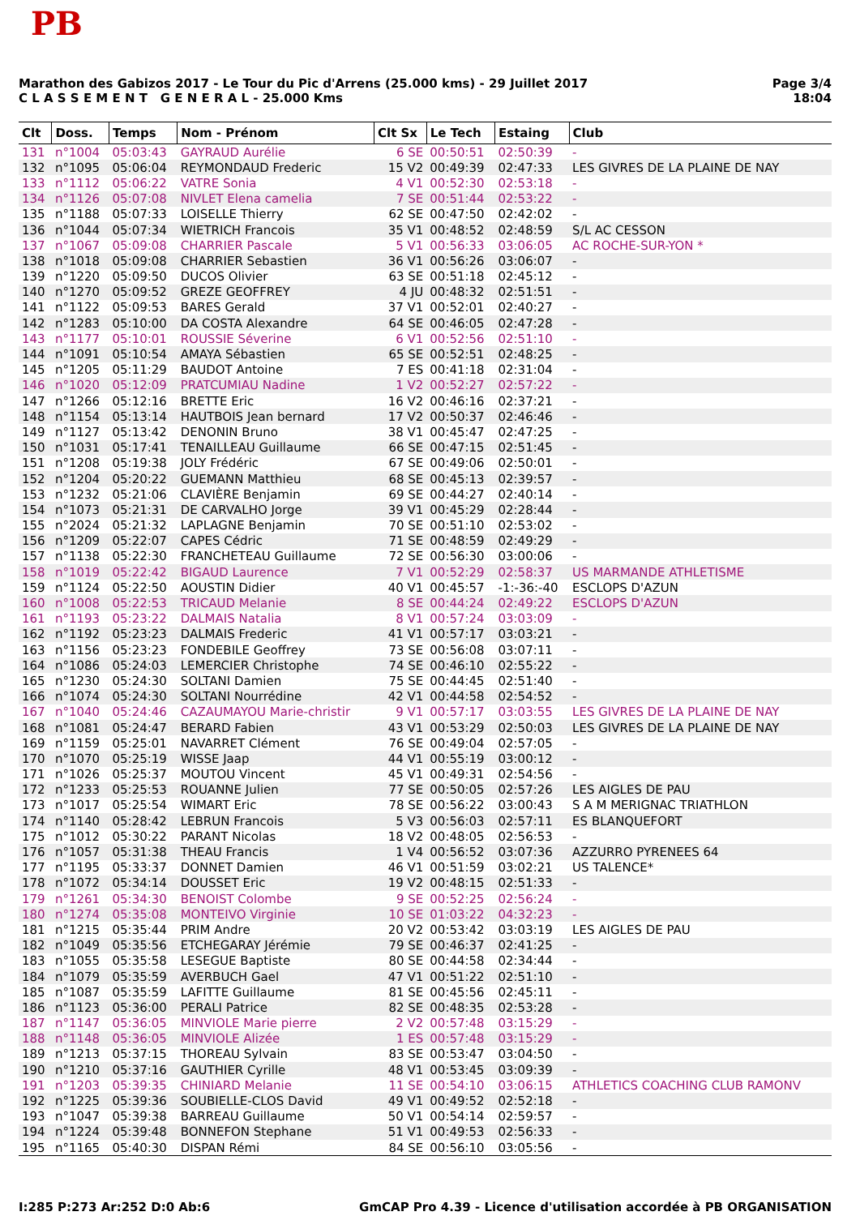PB
Marathon des Gabizos 2017 - Le Tour du Pic d'Arrens (25.000 kms) - 29 Juillet 2017
C L A S S E M E N T G E N E R A L - 25.000 Kms
Page 3/4
18:04
| Clt | Doss. | Temps | Nom - Prénom | Clt Sx | Le Tech | Estaing | Club |
| --- | --- | --- | --- | --- | --- | --- | --- |
| 131 | n°1004 | 05:03:43 | GAYRAUD Aurélie | 6 SE | 00:50:51 | 02:50:39 | - |
| 132 | n°1095 | 05:06:04 | REYMONDAUD Frederic | 15 V2 | 00:49:39 | 02:47:33 | LES GIVRES DE LA PLAINE DE NAY |
| 133 | n°1112 | 05:06:22 | VATRE Sonia | 4 V1 | 00:52:30 | 02:53:18 | - |
| 134 | n°1126 | 05:07:08 | NIVLET Elena camelia | 7 SE | 00:51:44 | 02:53:22 | - |
| 135 | n°1188 | 05:07:33 | LOISELLE Thierry | 62 SE | 00:47:50 | 02:42:02 | - |
| 136 | n°1044 | 05:07:34 | WIETRICH Francois | 35 V1 | 00:48:52 | 02:48:59 | S/L AC CESSON |
| 137 | n°1067 | 05:09:08 | CHARRIER Pascale | 5 V1 | 00:56:33 | 03:06:05 | AC ROCHE-SUR-YON * |
| 138 | n°1018 | 05:09:08 | CHARRIER Sebastien | 36 V1 | 00:56:26 | 03:06:07 | - |
| 139 | n°1220 | 05:09:50 | DUCOS Olivier | 63 SE | 00:51:18 | 02:45:12 | - |
| 140 | n°1270 | 05:09:52 | GREZE GEOFFREY | 4 JU | 00:48:32 | 02:51:51 | - |
| 141 | n°1122 | 05:09:53 | BARES Gerald | 37 V1 | 00:52:01 | 02:40:27 | - |
| 142 | n°1283 | 05:10:00 | DA COSTA Alexandre | 64 SE | 00:46:05 | 02:47:28 | - |
| 143 | n°1177 | 05:10:01 | ROUSSIE Séverine | 6 V1 | 00:52:56 | 02:51:10 | - |
| 144 | n°1091 | 05:10:54 | AMAYA Sébastien | 65 SE | 00:52:51 | 02:48:25 | - |
| 145 | n°1205 | 05:11:29 | BAUDOT Antoine | 7 ES | 00:41:18 | 02:31:04 | - |
| 146 | n°1020 | 05:12:09 | PRATCUMIAU Nadine | 1 V2 | 00:52:27 | 02:57:22 | - |
| 147 | n°1266 | 05:12:16 | BRETTE Eric | 16 V2 | 00:46:16 | 02:37:21 | - |
| 148 | n°1154 | 05:13:14 | HAUTBOIS Jean bernard | 17 V2 | 00:50:37 | 02:46:46 | - |
| 149 | n°1127 | 05:13:42 | DENONIN Bruno | 38 V1 | 00:45:47 | 02:47:25 | - |
| 150 | n°1031 | 05:17:41 | TENAILLEAU Guillaume | 66 SE | 00:47:15 | 02:51:45 | - |
| 151 | n°1208 | 05:19:38 | JOLY Frédéric | 67 SE | 00:49:06 | 02:50:01 | - |
| 152 | n°1204 | 05:20:22 | GUEMANN Matthieu | 68 SE | 00:45:13 | 02:39:57 | - |
| 153 | n°1232 | 05:21:06 | CLAVIÈRE Benjamin | 69 SE | 00:44:27 | 02:40:14 | - |
| 154 | n°1073 | 05:21:31 | DE CARVALHO Jorge | 39 V1 | 00:45:29 | 02:28:44 | - |
| 155 | n°2024 | 05:21:32 | LAPLAGNE Benjamin | 70 SE | 00:51:10 | 02:53:02 | - |
| 156 | n°1209 | 05:22:07 | CAPES Cédric | 71 SE | 00:48:59 | 02:49:29 | - |
| 157 | n°1138 | 05:22:30 | FRANCHETEAU Guillaume | 72 SE | 00:56:30 | 03:00:06 | - |
| 158 | n°1019 | 05:22:42 | BIGAUD Laurence | 7 V1 | 00:52:29 | 02:58:37 | US MARMANDE ATHLETISME |
| 159 | n°1124 | 05:22:50 | AOUSTIN Didier | 40 V1 | 00:45:57 | -1:-36:-40 | ESCLOPS D'AZUN |
| 160 | n°1008 | 05:22:53 | TRICAUD Melanie | 8 SE | 00:44:24 | 02:49:22 | ESCLOPS D'AZUN |
| 161 | n°1193 | 05:23:22 | DALMAIS Natalia | 8 V1 | 00:57:24 | 03:03:09 | - |
| 162 | n°1192 | 05:23:23 | DALMAIS Frederic | 41 V1 | 00:57:17 | 03:03:21 | - |
| 163 | n°1156 | 05:23:23 | FONDEBILE Geoffrey | 73 SE | 00:56:08 | 03:07:11 | - |
| 164 | n°1086 | 05:24:03 | LEMERCIER Christophe | 74 SE | 00:46:10 | 02:55:22 | - |
| 165 | n°1230 | 05:24:30 | SOLTANI Damien | 75 SE | 00:44:45 | 02:51:40 | - |
| 166 | n°1074 | 05:24:30 | SOLTANI Nourrédine | 42 V1 | 00:44:58 | 02:54:52 | - |
| 167 | n°1040 | 05:24:46 | CAZAUMAYOU Marie-christir | 9 V1 | 00:57:17 | 03:03:55 | LES GIVRES DE LA PLAINE DE NAY |
| 168 | n°1081 | 05:24:47 | BERARD Fabien | 43 V1 | 00:53:29 | 02:50:03 | LES GIVRES DE LA PLAINE DE NAY |
| 169 | n°1159 | 05:25:01 | NAVARRET Clément | 76 SE | 00:49:04 | 02:57:05 | - |
| 170 | n°1070 | 05:25:19 | WISSE Jaap | 44 V1 | 00:55:19 | 03:00:12 | - |
| 171 | n°1026 | 05:25:37 | MOUTOU Vincent | 45 V1 | 00:49:31 | 02:54:56 | - |
| 172 | n°1233 | 05:25:53 | ROUANNE Julien | 77 SE | 00:50:05 | 02:57:26 | LES AIGLES DE PAU |
| 173 | n°1017 | 05:25:54 | WIMART Eric | 78 SE | 00:56:22 | 03:00:43 | S A M MERIGNAC TRIATHLON |
| 174 | n°1140 | 05:28:42 | LEBRUN Francois | 5 V3 | 00:56:03 | 02:57:11 | ES BLANQUEFORT |
| 175 | n°1012 | 05:30:22 | PARANT Nicolas | 18 V2 | 00:48:05 | 02:56:53 | - |
| 176 | n°1057 | 05:31:38 | THEAU Francis | 1 V4 | 00:56:52 | 03:07:36 | AZZURRO PYRENEES 64 |
| 177 | n°1195 | 05:33:37 | DONNET Damien | 46 V1 | 00:51:59 | 03:02:21 | US TALENCE* |
| 178 | n°1072 | 05:34:14 | DOUSSET Eric | 19 V2 | 00:48:15 | 02:51:33 | - |
| 179 | n°1261 | 05:34:30 | BENOIST Colombe | 9 SE | 00:52:25 | 02:56:24 | - |
| 180 | n°1274 | 05:35:08 | MONTEIVO Virginie | 10 SE | 01:03:22 | 04:32:23 | - |
| 181 | n°1215 | 05:35:44 | PRIM Andre | 20 V2 | 00:53:42 | 03:03:19 | LES AIGLES DE PAU |
| 182 | n°1049 | 05:35:56 | ETCHEGARAY Jérémie | 79 SE | 00:46:37 | 02:41:25 | - |
| 183 | n°1055 | 05:35:58 | LESEGUE Baptiste | 80 SE | 00:44:58 | 02:34:44 | - |
| 184 | n°1079 | 05:35:59 | AVERBUCH Gael | 47 V1 | 00:51:22 | 02:51:10 | - |
| 185 | n°1087 | 05:35:59 | LAFITTE Guillaume | 81 SE | 00:45:56 | 02:45:11 | - |
| 186 | n°1123 | 05:36:00 | PERALI Patrice | 82 SE | 00:48:35 | 02:53:28 | - |
| 187 | n°1147 | 05:36:05 | MINVIOLE Marie pierre | 2 V2 | 00:57:48 | 03:15:29 | - |
| 188 | n°1148 | 05:36:05 | MINVIOLE Alizée | 1 ES | 00:57:48 | 03:15:29 | - |
| 189 | n°1213 | 05:37:15 | THOREAU Sylvain | 83 SE | 00:53:47 | 03:04:50 | - |
| 190 | n°1210 | 05:37:16 | GAUTHIER Cyrille | 48 V1 | 00:53:45 | 03:09:39 | - |
| 191 | n°1203 | 05:39:35 | CHINIARD Melanie | 11 SE | 00:54:10 | 03:06:15 | ATHLETICS COACHING CLUB RAMONV |
| 192 | n°1225 | 05:39:36 | SOUBIELLE-CLOS David | 49 V1 | 00:49:52 | 02:52:18 | - |
| 193 | n°1047 | 05:39:38 | BARREAU Guillaume | 50 V1 | 00:54:14 | 02:59:57 | - |
| 194 | n°1224 | 05:39:48 | BONNEFON Stephane | 51 V1 | 00:49:53 | 02:56:33 | - |
| 195 | n°1165 | 05:40:30 | DISPAN Rémi | 84 SE | 00:56:10 | 03:05:56 | - |
I:285 P:273 Ar:252 D:0 Ab:6 GmCAP Pro 4.39 - Licence d'utilisation accordée à PB ORGANISATION